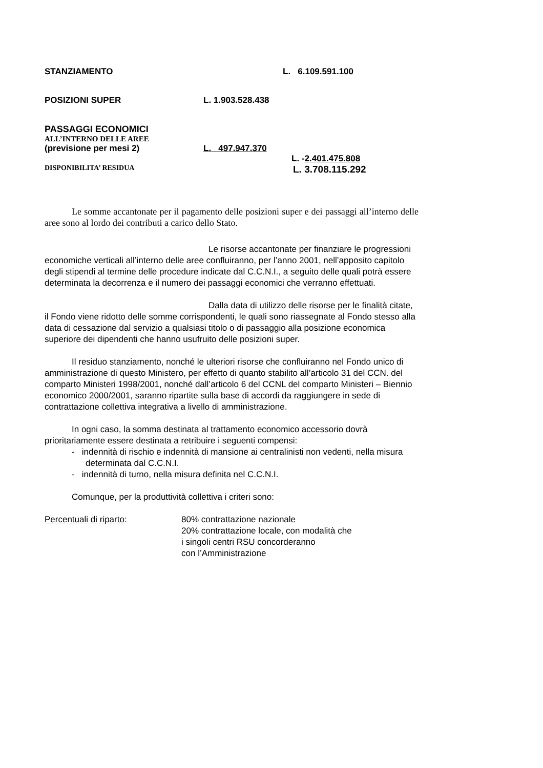STANZIAMENTO L. 6.109.591.100
POSIZIONI SUPER L. 1.903.528.438
PASSAGGI ECONOMICI
ALL’INTERNO DELLE AREE
(previsione per mesi 2) L. 497.947.370
L. -2.401.475.808
DISPONIBILITA’ RESIDUA L. 3.708.115.292
Le somme accantonate per il pagamento delle posizioni super e dei passaggi all’interno delle aree sono al lordo dei contributi a carico dello Stato.
Le risorse accantonate per finanziare le progressioni economiche verticali all’interno delle aree confluiranno, per l’anno 2001, nell’apposito capitolo degli stipendi al termine delle procedure indicate dal C.C.N.I., a seguito delle quali potrà essere determinata la decorrenza e il numero dei passaggi economici che verranno effettuati.
Dalla data di utilizzo delle risorse per le finalità citate, il Fondo viene ridotto delle somme corrispondenti, le quali sono riassegnate al Fondo stesso alla data di cessazione dal servizio a qualsiasi titolo o di passaggio alla posizione economica superiore dei dipendenti che hanno usufruito delle posizioni super.
Il residuo stanziamento, nonché le ulteriori risorse che confluiranno nel Fondo unico di amministrazione di questo Ministero, per effetto di quanto stabilito all’articolo 31 del CCN. del comparto Ministeri 1998/2001, nonché dall’articolo 6 del CCNL del comparto Ministeri – Biennio economico 2000/2001, saranno ripartite sulla base di accordi da raggiungere in sede di contrattazione collettiva integrativa a livello di amministrazione.
In ogni caso, la somma destinata al trattamento economico accessorio dovrà prioritariamente essere destinata a retribuire i seguenti compensi:
- indennità di rischio e indennità di mansione ai centralinisti non vedenti, nella misura determinata dal C.C.N.I.
- indennità di turno, nella misura definita nel C.C.N.I.
Comunque, per la produttività collettiva i criteri sono:
Percentuali di riparto: 80% contrattazione nazionale
20% contrattazione locale, con modalità che
i singoli centri RSU concorderanno
con l’Amministrazione